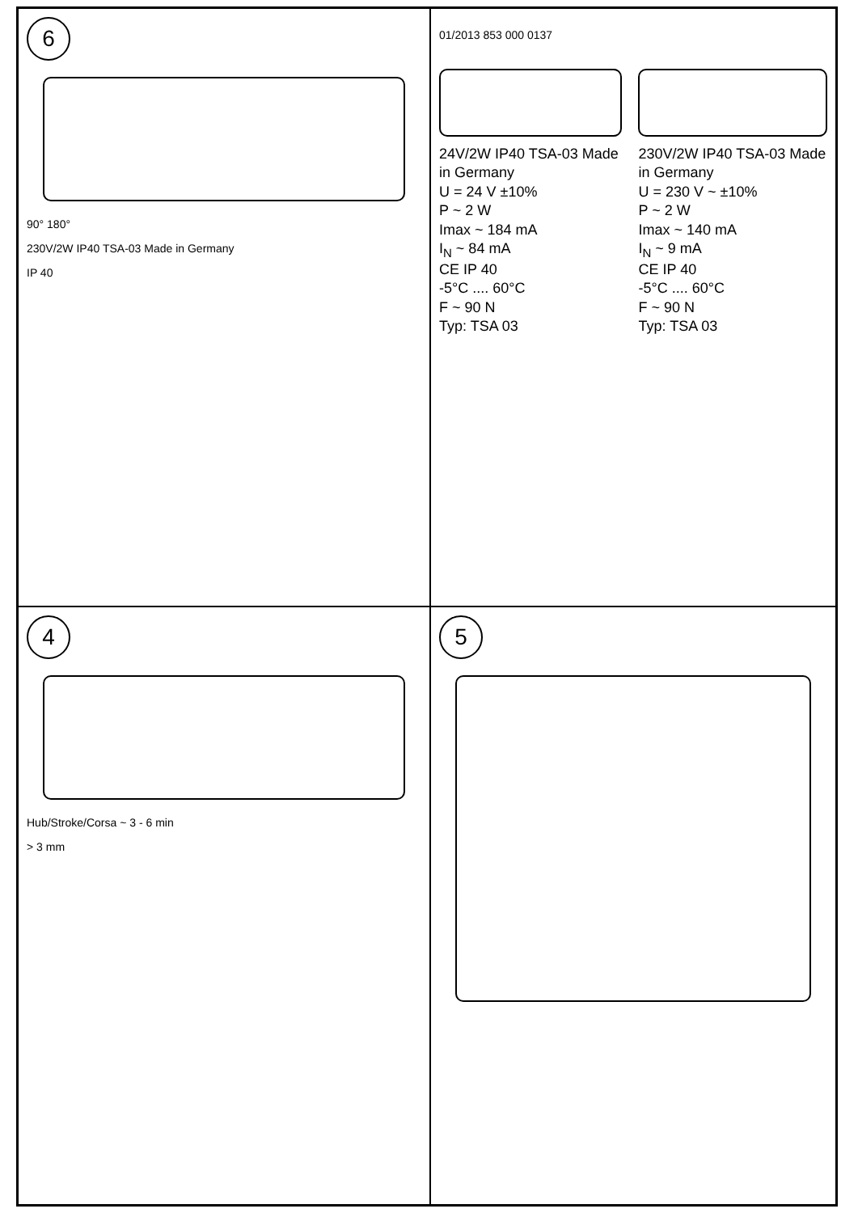6
90° 180°
230V/2W IP40 TSA-03 Made in Germany
IP 40
01/2013 853 000 0137
24V/2W IP40 TSA-03 Made in Germany
U = 24 V ±10%
P ~ 2 W
Imax ~ 184 mA
I<sub>N</sub> ~ 84 mA
CE IP 40
-5°C .... 60°C
F ~ 90 N
Typ: TSA 03
230V/2W IP40 TSA-03 Made in Germany
U = 230 V ~ ±10%
P ~ 2 W
Imax ~ 140 mA
I<sub>N</sub> ~ 9 mA
CE IP 40
-5°C .... 60°C
F ~ 90 N
Typ: TSA 03
4
Hub/Stroke/Corsa ~ 3 - 6 min
> 3 mm
5